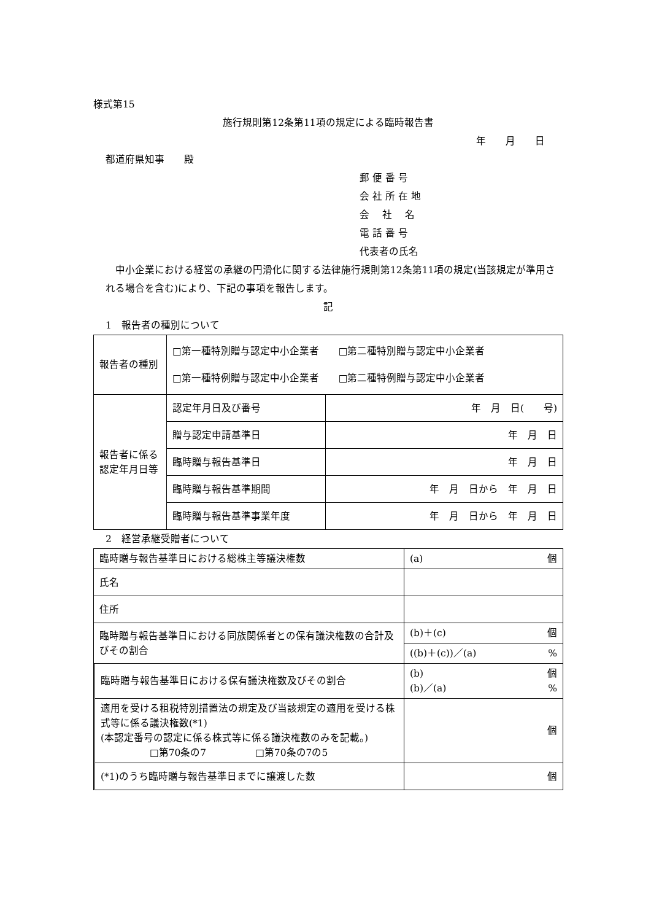様式第15
施行規則第12条第11項の規定による臨時報告書
年　　月　　日
都道府県知事　　殿
郵 便 番 号
会 社 所 在 地
会　 社　 名
電 話 番 号
代表者の氏名
　中小企業における経営の承継の円滑化に関する法律施行規則第12条第11項の規定(当該規定が準用される場合を含む)により、下記の事項を報告します。
記
1　報告者の種別について
| 報告者の種別 | □第一種特別贈与認定中小企業者 □第二種特別贈与認定中小企業者 □第一種特例贈与認定中小企業者 □第二種特例贈与認定中小企業者 | |
| 報告者に係る認定年月日等 | 認定年月日及び番号 | 年 月 日( 号) |
| | 贈与認定申請基準日 | 年 月 日 |
| | 臨時贈与報告基準日 | 年 月 日 |
| | 臨時贈与報告基準期間 | 年 月 日から 年 月 日 |
| | 臨時贈与報告基準事業年度 | 年 月 日から 年 月 日 |
2　経営承継受贈者について
| 臨時贈与報告基準日における総株主等議決権数 | | (a) 個 | |
| 氏名 | | | |
| 住所 | | | |
| 臨時贈与報告基準日における同族関係者との保有議決権数の合計及びその割合 | | | (b)＋(c) 個 |
| | | | ((b)＋(c))／(a) % |
| | 臨時贈与報告基準日における保有議決権数及びその割合 | | (b) 個 (b)／(a) % |
| | 適用を受ける租税特別措置法の規定及び当該規定の適用を受ける株式等に係る議決権数(*1) (本認定番号の認定に係る株式等に係る議決権数のみを記載。) □第70条の7 □第70条の7の5 | | 個 |
| | (*1)のうち臨時贈与報告基準日までに譲渡した数 | | 個 |